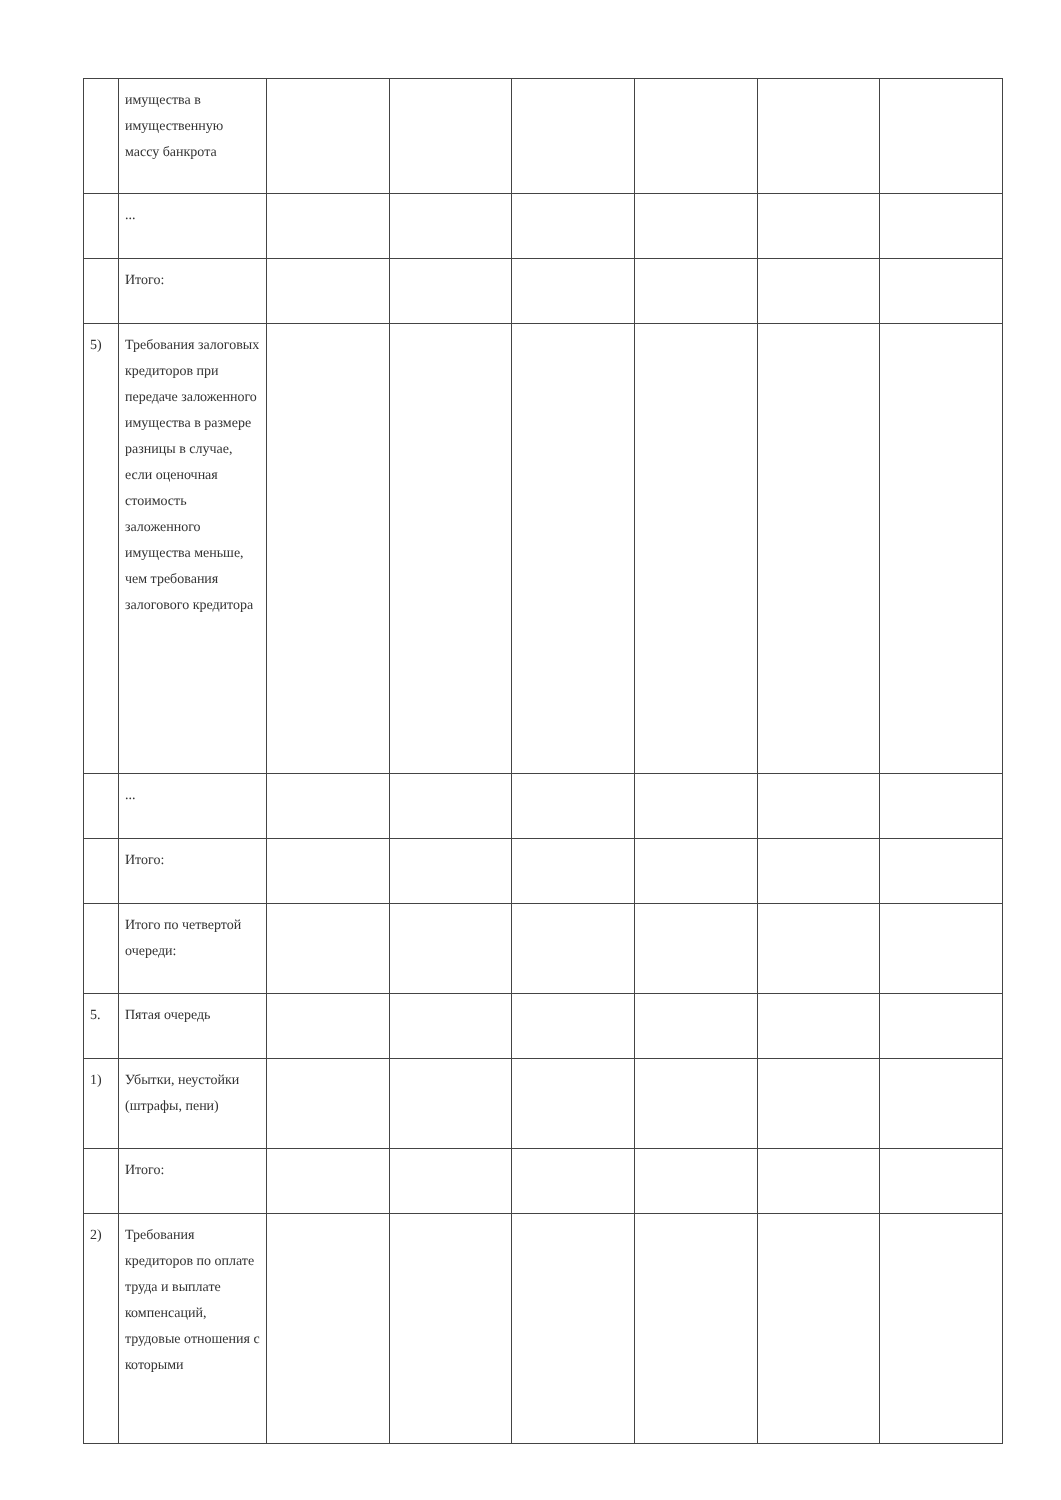| | имущества в имущественную массу банкрота | | | | | | |
| | ... | | | | | | |
| | Итого: | | | | | | |
| 5) | Требования залоговых кредиторов при передаче заложенного имущества в размере разницы в случае, если оценочная стоимость заложенного имущества меньше, чем требования залогового кредитора | | | | | | |
| | ... | | | | | | |
| | Итого: | | | | | | |
| | Итого по четвертой очереди: | | | | | | |
| 5. | Пятая очередь | | | | | | |
| 1) | Убытки, неустойки (штрафы, пени) | | | | | | |
| | Итого: | | | | | | |
| 2) | Требования кредиторов по оплате труда и выплате компенсаций, трудовые отношения с которыми | | | | | | |